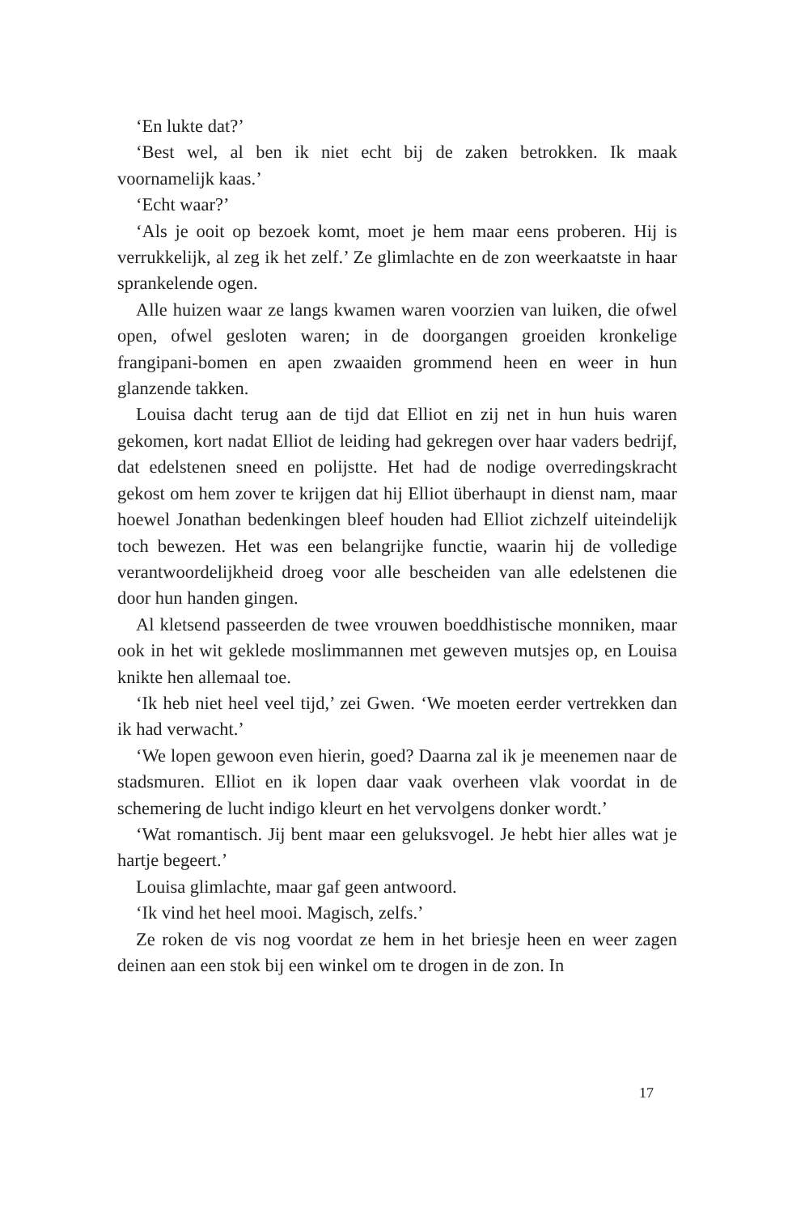‘En lukte dat?’
‘Best wel, al ben ik niet echt bij de zaken betrokken. Ik maak voornamelijk kaas.’
‘Echt waar?’
‘Als je ooit op bezoek komt, moet je hem maar eens proberen. Hij is verrukkelijk, al zeg ik het zelf.’ Ze glimlachte en de zon weerkaatste in haar sprankelende ogen.
Alle huizen waar ze langs kwamen waren voorzien van luiken, die ofwel open, ofwel gesloten waren; in de doorgangen groeiden kronkelige frangipani-bomen en apen zwaaiden grommend heen en weer in hun glanzende takken.
Louisa dacht terug aan de tijd dat Elliot en zij net in hun huis waren gekomen, kort nadat Elliot de leiding had gekregen over haar vaders bedrijf, dat edelstenen sneed en polijstte. Het had de nodige overredingskracht gekost om hem zover te krijgen dat hij Elliot überhaupt in dienst nam, maar hoewel Jonathan bedenkingen bleef houden had Elliot zichzelf uiteindelijk toch bewezen. Het was een belangrijke functie, waarin hij de volledige verantwoordelijkheid droeg voor alle bescheiden van alle edelstenen die door hun handen gingen.
Al kletsend passeerden de twee vrouwen boeddhistische monniken, maar ook in het wit geklede moslimmannen met geweven mutsjes op, en Louisa knikte hen allemaal toe.
‘Ik heb niet heel veel tijd,’ zei Gwen. ‘We moeten eerder vertrekken dan ik had verwacht.’
‘We lopen gewoon even hierin, goed? Daarna zal ik je meenemen naar de stadsmuren. Elliot en ik lopen daar vaak overheen vlak voordat in de schemering de lucht indigo kleurt en het vervolgens donker wordt.’
‘Wat romantisch. Jij bent maar een geluksvogel. Je hebt hier alles wat je hartje begeert.’
Louisa glimlachte, maar gaf geen antwoord.
‘Ik vind het heel mooi. Magisch, zelfs.’
Ze roken de vis nog voordat ze hem in het briesje heen en weer zagen deinen aan een stok bij een winkel om te drogen in de zon. In
17